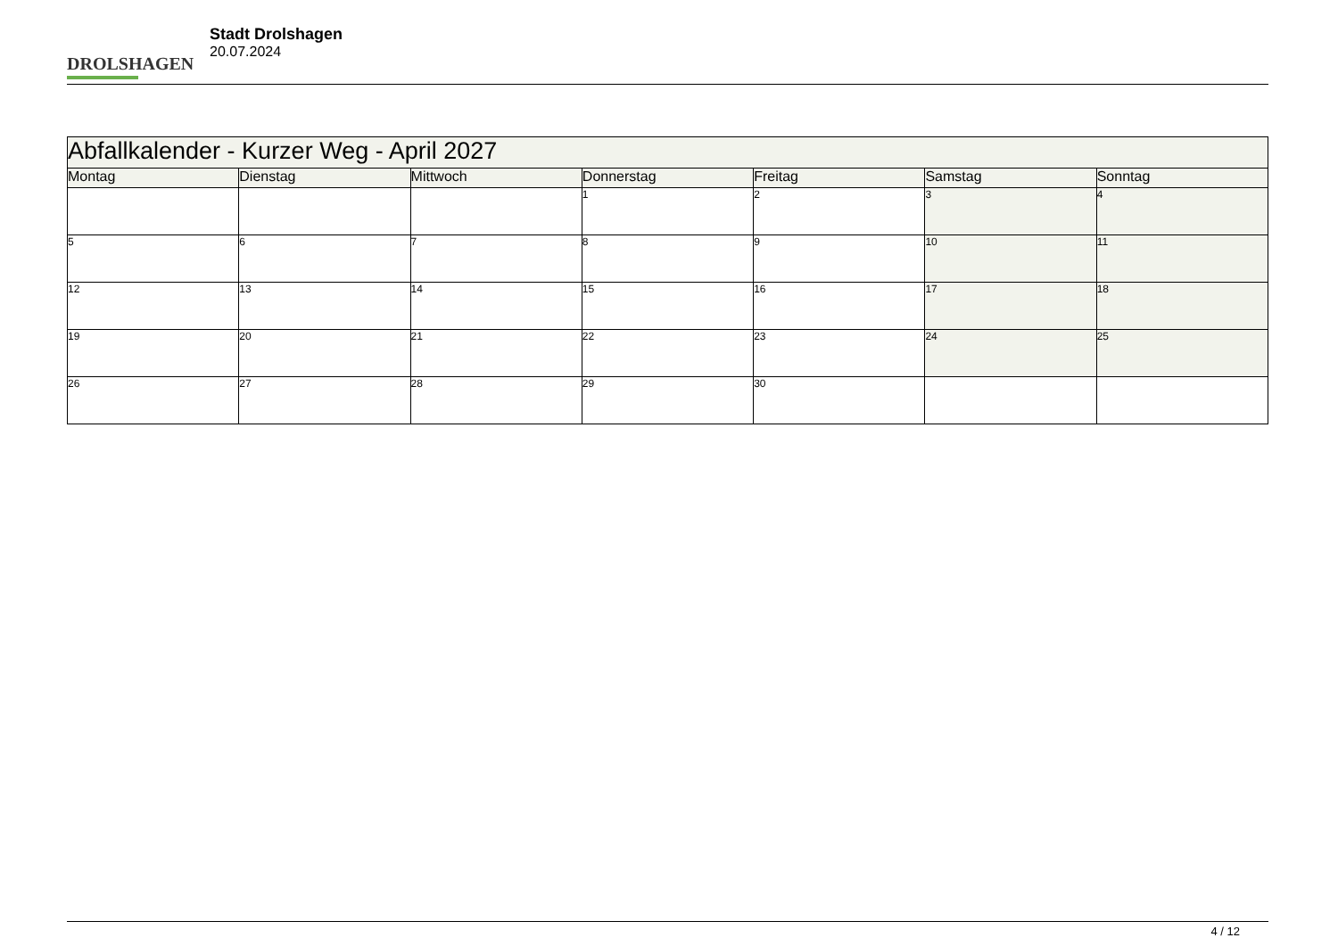DROLSHAGEN
Stadt Drolshagen
20.07.2024
| Abfallkalender - Kurzer Weg - April 2027 | | | | | | |
| Montag | Dienstag | Mittwoch | Donnerstag | Freitag | Samstag | Sonntag |
| | | | 1 | 2 | 3 | 4 |
| 5 | 6 | 7 | 8 | 9 | 10 | 11 |
| 12 | 13 | 14 | 15 | 16 | 17 | 18 |
| 19 | 20 | 21 | 22 | 23 | 24 | 25 |
| 26 | 27 | 28 | 29 | 30 | | |
4 / 12